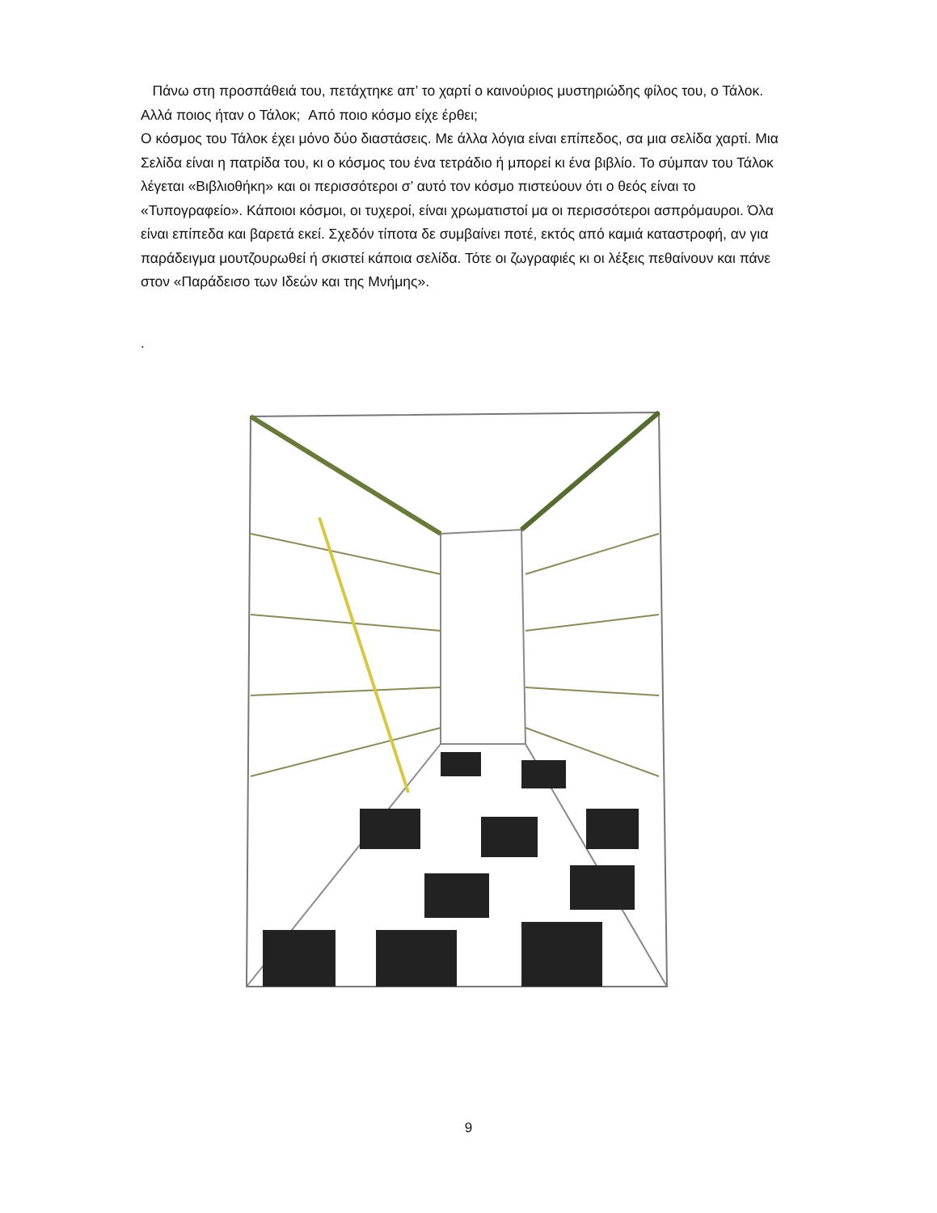Πάνω στη προσπάθειά του, πετάχτηκε απ’ το χαρτί ο καινούριος μυστηριώδης φίλος του, ο Τάλοκ. Αλλά ποιος ήταν ο Τάλοκ; Από ποιο κόσμο είχε έρθει;
Ο κόσμος του Τάλοκ έχει μόνο δύο διαστάσεις. Με άλλα λόγια είναι επίπεδος, σα μια σελίδα χαρτί. Μια Σελίδα είναι η πατρίδα του, κι ο κόσμος του ένα τετράδιο ή μπορεί κι ένα βιβλίο. Το σύμπαν του Τάλοκ λέγεται «Βιβλιοθήκη» και οι περισσότεροι σ’ αυτό τον κόσμο πιστεύουν ότι ο θεός είναι το «Τυπογραφείο». Κάποιοι κόσμοι, οι τυχεροί, είναι χρωματιστοί μα οι περισσότεροι ασπρόμαυροι. Όλα είναι επίπεδα και βαρετά εκεί. Σχεδόν τίποτα δε συμβαίνει ποτέ, εκτός από καμιά καταστροφή, αν για παράδειγμα μουτζουρωθεί ή σκιστεί κάποια σελίδα. Τότε οι ζωγραφιές κι οι λέξεις πεθαίνουν και πάνε στον «Παράδεισο των Ιδεών και της Μνήμης».
.
9